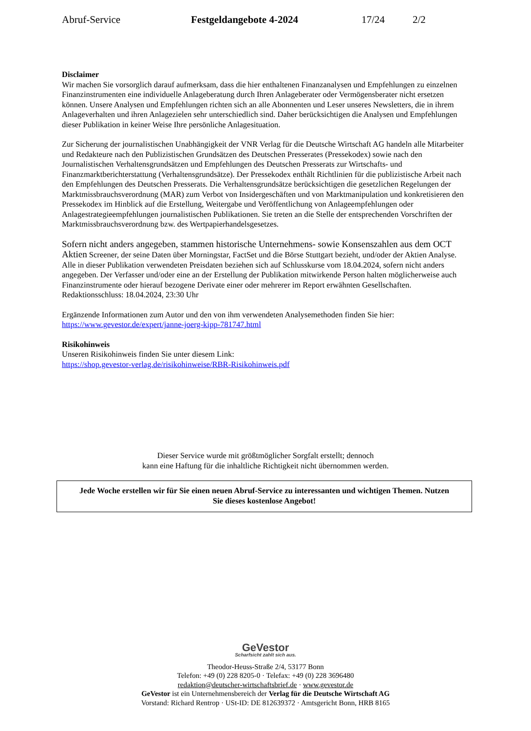Abruf-Service Festgeldangebote 4-2024 17/24 2/2
Disclaimer
Wir machen Sie vorsorglich darauf aufmerksam, dass die hier enthaltenen Finanzanalysen und Empfehlungen zu einzelnen Finanzinstrumenten eine individuelle Anlageberatung durch Ihren Anlageberater oder Vermögensberater nicht ersetzen können. Unsere Analysen und Empfehlungen richten sich an alle Abonnenten und Leser unseres Newsletters, die in ihrem Anlageverhalten und ihren Anlagezielen sehr unterschiedlich sind. Daher berücksichtigen die Analysen und Empfehlungen dieser Publikation in keiner Weise Ihre persönliche Anlagesituation.
Zur Sicherung der journalistischen Unabhängigkeit der VNR Verlag für die Deutsche Wirtschaft AG handeln alle Mitarbeiter und Redakteure nach den Publizistischen Grundsätzen des Deutschen Presserates (Pressekodex) sowie nach den Journalistischen Verhaltensgrundsätzen und Empfehlungen des Deutschen Presserats zur Wirtschafts- und Finanzmarktberichterstattung (Verhaltensgrundsätze). Der Pressekodex enthält Richtlinien für die publizistische Arbeit nach den Empfehlungen des Deutschen Presserats. Die Verhaltensgrundsätze berücksichtigen die gesetzlichen Regelungen der Marktmissbrauchsverordnung (MAR) zum Verbot von Insidergeschäften und von Marktmanipulation und konkretisieren den Pressekodex im Hinblick auf die Erstellung, Weitergabe und Veröffentlichung von Anlageempfehlungen oder Anlagestrategieempfehlungen journalistischen Publikationen. Sie treten an die Stelle der entsprechenden Vorschriften der Marktmissbrauchsverordnung bzw. des Wertpapierhandelsgesetzes.
Sofern nicht anders angegeben, stammen historische Unternehmens- sowie Konsenszahlen aus dem OCT Aktien Screener, der seine Daten über Morningstar, FactSet und die Börse Stuttgart bezieht, und/oder der Aktien Analyse. Alle in dieser Publikation verwendeten Preisdaten beziehen sich auf Schlusskurse vom 18.04.2024, sofern nicht anders angegeben. Der Verfasser und/oder eine an der Erstellung der Publikation mitwirkende Person halten möglicherweise auch Finanzinstrumente oder hierauf bezogene Derivate einer oder mehrerer im Report erwähnten Gesellschaften.
Redaktionsschluss: 18.04.2024, 23:30 Uhr
Ergänzende Informationen zum Autor und den von ihm verwendeten Analysemethoden finden Sie hier: https://www.gevestor.de/expert/janne-joerg-kipp-781747.html
Risikohinweis
Unseren Risikohinweis finden Sie unter diesem Link:
https://shop.gevestor-verlag.de/risikohinweise/RBR-Risikohinweis.pdf
Dieser Service wurde mit größtmöglicher Sorgfalt erstellt; dennoch
kann eine Haftung für die inhaltliche Richtigkeit nicht übernommen werden.
Jede Woche erstellen wir für Sie einen neuen Abruf-Service zu interessanten und wichtigen Themen. Nutzen
Sie dieses kostenlose Angebot!
GeVestor
Scharfsicht zahlt sich aus.
Theodor-Heuss-Straße 2/4, 53177 Bonn
Telefon: +49 (0) 228 8205-0 · Telefax: +49 (0) 228 3696480
redaktion@deutscher-wirtschaftsbrief.de · www.gevestor.de
GeVestor ist ein Unternehmensbereich der Verlag für die Deutsche Wirtschaft AG
Vorstand: Richard Rentrop · USt-ID: DE 812639372 · Amtsgericht Bonn, HRB 8165